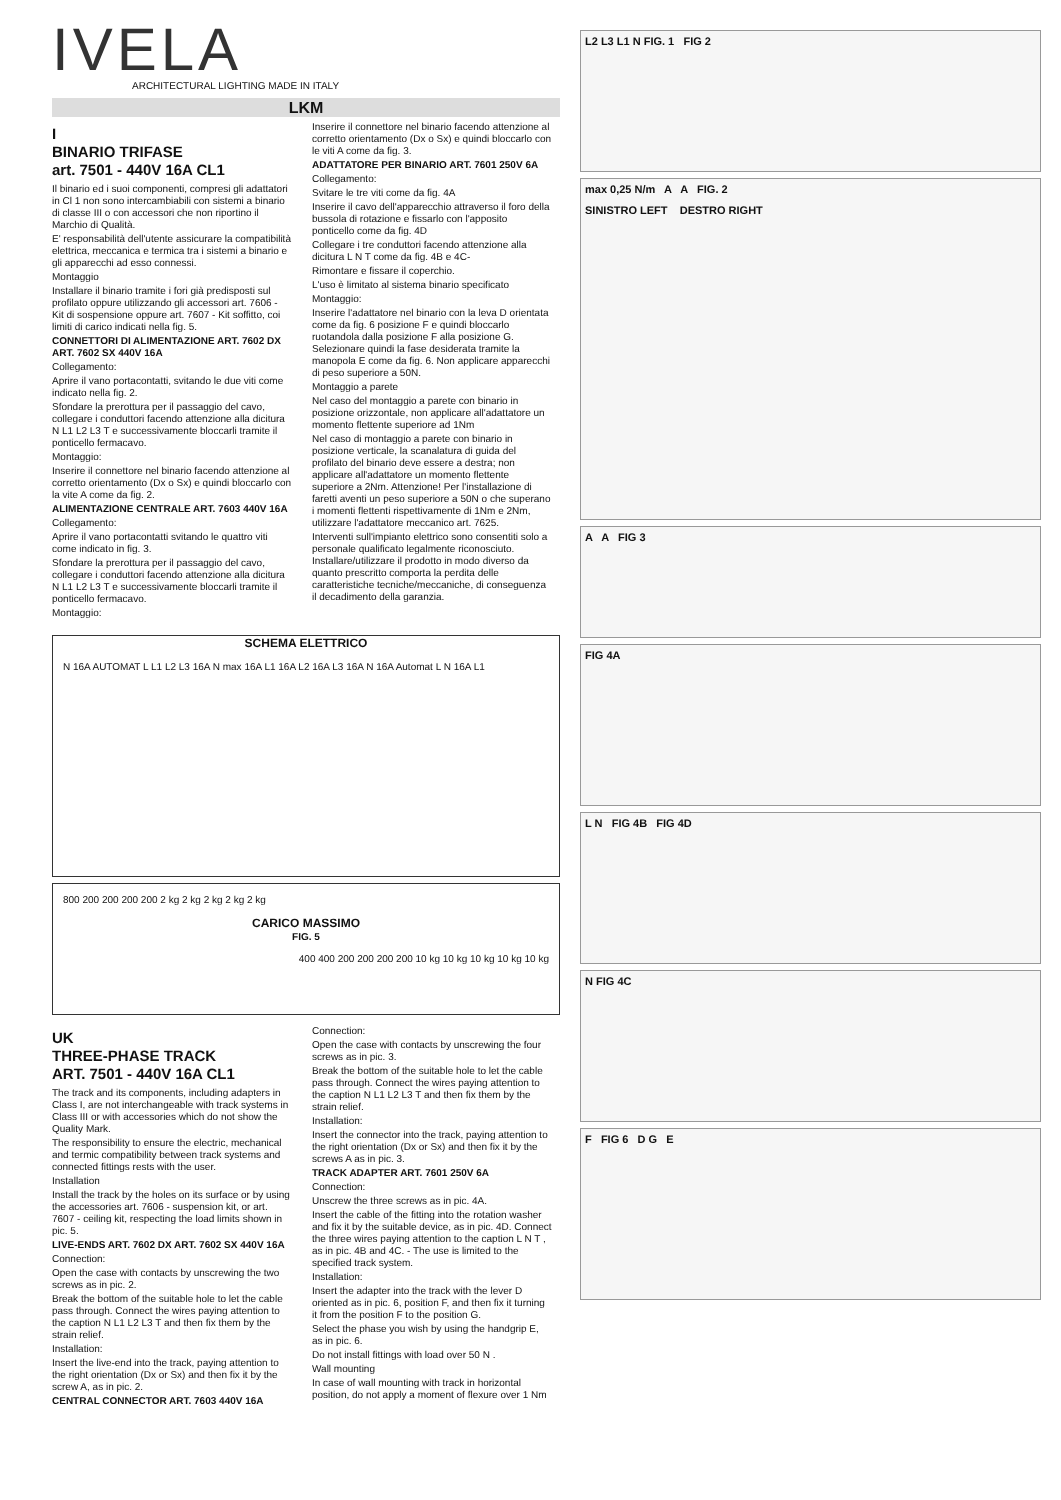IVELA
ARCHITECTURAL LIGHTING MADE IN ITALY
LKM
I
BINARIO TRIFASE
art. 7501 - 440V 16A CL1
Il binario ed i suoi componenti, compresi gli adattatori in Cl 1 non sono intercambiabili con sistemi a binario di classe III o con accessori che non riportino il Marchio di Qualità.
E' responsabilità dell'utente assicurare la compatibilità elettrica, meccanica e termica tra i sistemi a binario e gli apparecchi ad esso connessi.
Montaggio
Installare il binario tramite i fori già predisposti sul profilato oppure utilizzando gli accessori art. 7606 - Kit di sospensione oppure art. 7607 - Kit soffitto, coi limiti di carico indicati nella fig. 5.
CONNETTORI DI ALIMENTAZIONE ART. 7602 DX ART. 7602 SX 440V 16A
Collegamento:
Aprire il vano portacontatti, svitando le due viti come indicato nella fig. 2.
Sfondare la prerottura per il passaggio del cavo, collegare i conduttori facendo attenzione alla dicitura N L1 L2 L3 T e successivamente bloccarli tramite il ponticello fermacavo.
Montaggio:
Inserire il connettore nel binario facendo attenzione al corretto orientamento (Dx o Sx) e quindi bloccarlo con la vite A come da fig. 2.
ALIMENTAZIONE CENTRALE ART. 7603 440V 16A
Collegamento:
Aprire il vano portacontatti svitando le quattro viti come indicato in fig. 3.
Sfondare la prerottura per il passaggio del cavo, collegare i conduttori facendo attenzione alla dicitura N L1 L2 L3 T e successivamente bloccarli tramite il ponticello fermacavo.
Montaggio:
Inserire il connettore nel binario facendo attenzione al corretto orientamento (Dx o Sx) e quindi bloccarlo con le viti A come da fig. 3.
ADATTATORE PER BINARIO ART. 7601 250V 6A
Collegamento:
Svitare le tre viti come da fig. 4A
Inserire il cavo dell'apparecchio attraverso il foro della bussola di rotazione e fissarlo con l'apposito ponticello come da fig. 4D
Collegare i tre conduttori facendo attenzione alla dicitura L N T come da fig. 4B e 4C-
Rimontare e fissare il coperchio.
L'uso è limitato al sistema binario specificato
Montaggio:
Inserire l'adattatore nel binario con la leva D orientata come da fig. 6 posizione F e quindi bloccarlo ruotandola dalla posizione F alla posizione G. Selezionare quindi la fase desiderata tramite la manopola E come da fig. 6. Non applicare apparecchi di peso superiore a 50N.
Montaggio a parete
Nel caso del montaggio a parete con binario in posizione orizzontale, non applicare all'adattatore un momento flettente superiore ad 1Nm
Nel caso di montaggio a parete con binario in posizione verticale, la scanalatura di guida del profilato del binario deve essere a destra; non applicare all'adattatore un momento flettente superiore a 2Nm. Attenzione! Per l'installazione di faretti aventi un peso superiore a 50N o che superano i momenti flettenti rispettivamente di 1Nm e 2Nm, utilizzare l'adattatore meccanico art. 7625.
Interventi sull'impianto elettrico sono consentiti solo a personale qualificato legalmente riconosciuto. Installare/utilizzare il prodotto in modo diverso da quanto prescritto comporta la perdita delle caratteristiche tecniche/meccaniche, di conseguenza il decadimento della garanzia.
SCHEMA ELETTRICO
N 16A AUTOMAT L L1 L2 L3 16A N max 16A L1 16A L2 16A L3 16A N 16A Automat L N 16A L1
800 200 200 200 200 2 kg 2 kg 2 kg 2 kg 2 kg
CARICO MASSIMO
FIG. 5
400 400 200 200 200 200 10 kg 10 kg 10 kg 10 kg 10 kg
UK
THREE-PHASE TRACK
ART. 7501 - 440V 16A CL1
The track and its components, including adapters in Class I, are not interchangeable with track systems in Class III or with accessories which do not show the Quality Mark.
The responsibility to ensure the electric, mechanical and termic compatibility between track systems and connected fittings rests with the user.
Installation
Install the track by the holes on its surface or by using the accessories art. 7606 - suspension kit, or art. 7607 - ceiling kit, respecting the load limits shown in pic. 5.
LIVE-ENDS ART. 7602 DX ART. 7602 SX 440V 16A
Connection:
Open the case with contacts by unscrewing the two screws as in pic. 2.
Break the bottom of the suitable hole to let the cable pass through. Connect the wires paying attention to the caption N L1 L2 L3 T and then fix them by the strain relief.
Installation:
Insert the live-end into the track, paying attention to the right orientation (Dx or Sx) and then fix it by the screw A, as in pic. 2.
CENTRAL CONNECTOR ART. 7603 440V 16A
Connection:
Open the case with contacts by unscrewing the four screws as in pic. 3.
Break the bottom of the suitable hole to let the cable pass through. Connect the wires paying attention to the caption N L1 L2 L3 T and then fix them by the strain relief.
Installation:
Insert the connector into the track, paying attention to the right orientation (Dx or Sx) and then fix it by the screws A as in pic. 3.
TRACK ADAPTER ART. 7601 250V 6A
Connection:
Unscrew the three screws as in pic. 4A.
Insert the cable of the fitting into the rotation washer and fix it by the suitable device, as in pic. 4D. Connect the three wires paying attention to the caption L N T , as in pic. 4B and 4C. - The use is limited to the specified track system.
Installation:
Insert the adapter into the track with the lever D oriented as in pic. 6, position F, and then fix it turning it from the position F to the position G.
Select the phase you wish by using the handgrip E, as in pic. 6.
Do not install fittings with load over 50 N .
Wall mounting
In case of wall mounting with track in horizontal position, do not apply a moment of flexure over 1 Nm
L2 L3 L1 N FIG. 1 FIG 2
max 0,25 N/m A A FIG. 2
SINISTRO LEFT DESTRO RIGHT
A A FIG 3
FIG 4A
L N FIG 4B FIG 4D
N FIG 4C
F FIG 6 D G E